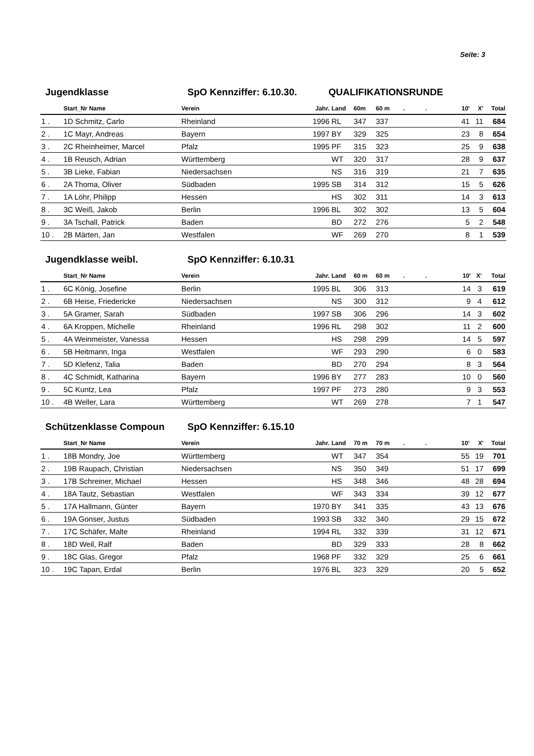Seite: 3
Jugendklasse SpO Kennziffer: 6.10.30. QUALIFIKATIONSRUNDE
| | Start_Nr Name | Verein | Jahr. | Land | 60m | 60 m | . | . | 10' | X' | Total |
| --- | --- | --- | --- | --- | --- | --- | --- | --- | --- | --- | --- |
| 1 . | 1D Schmitz, Carlo | Rheinland | 1996 | RL | 347 | 337 | | | 41 | 11 | 684 |
| 2 . | 1C Mayr, Andreas | Bayern | 1997 | BY | 329 | 325 | | | 23 | 8 | 654 |
| 3 . | 2C Rheinheimer, Marcel | Pfalz | 1995 | PF | 315 | 323 | | | 25 | 9 | 638 |
| 4 . | 1B Reusch, Adrian | Württemberg | | WT | 320 | 317 | | | 28 | 9 | 637 |
| 5 . | 3B Lieke, Fabian | Niedersachsen | | NS | 316 | 319 | | | 21 | 7 | 635 |
| 6 . | 2A Thoma, Oliver | Südbaden | 1995 | SB | 314 | 312 | | | 15 | 5 | 626 |
| 7 . | 1A Löhr, Philipp | Hessen | | HS | 302 | 311 | | | 14 | 3 | 613 |
| 8 . | 3C Weiß, Jakob | Berlin | 1996 | BL | 302 | 302 | | | 13 | 5 | 604 |
| 9 . | 3A Tschall, Patrick | Baden | | BD | 272 | 276 | | | 5 | 2 | 548 |
| 10 . | 2B Märten, Jan | Westfalen | | WF | 269 | 270 | | | 8 | 1 | 539 |
Jugendklasse weibl. SpO Kennziffer: 6.10.31
| | Start_Nr Name | Verein | Jahr. | Land | 60 m | 60 m | . | . | 10' | X' | Total |
| --- | --- | --- | --- | --- | --- | --- | --- | --- | --- | --- | --- |
| 1 . | 6C König, Josefine | Berlin | 1995 | BL | 306 | 313 | | | 14 | 3 | 619 |
| 2 . | 6B Heise, Friedericke | Niedersachsen | | NS | 300 | 312 | | | 9 | 4 | 612 |
| 3 . | 5A Gramer, Sarah | Südbaden | 1997 | SB | 306 | 296 | | | 14 | 3 | 602 |
| 4 . | 6A Kroppen, Michelle | Rheinland | 1996 | RL | 298 | 302 | | | 11 | 2 | 600 |
| 5 . | 4A Weinmeister, Vanessa | Hessen | | HS | 298 | 299 | | | 14 | 5 | 597 |
| 6 . | 5B Heitmann, Inga | Westfalen | | WF | 293 | 290 | | | 6 | 0 | 583 |
| 7 . | 5D Klefenz, Talia | Baden | | BD | 270 | 294 | | | 8 | 3 | 564 |
| 8 . | 4C Schmidt, Katharina | Bayern | 1996 | BY | 277 | 283 | | | 10 | 0 | 560 |
| 9 . | 5C Kuntz, Lea | Pfalz | 1997 | PF | 273 | 280 | | | 9 | 3 | 553 |
| 10 . | 4B Weller, Lara | Württemberg | | WT | 269 | 278 | | | 7 | 1 | 547 |
Schützenklasse Compoun SpO Kennziffer: 6.15.10
| | Start_Nr Name | Verein | Jahr. | Land | 70 m | 70 m | . | . | 10' | X' | Total |
| --- | --- | --- | --- | --- | --- | --- | --- | --- | --- | --- | --- |
| 1 . | 18B Mondry, Joe | Württemberg | | WT | 347 | 354 | | | 55 | 19 | 701 |
| 2 . | 19B Raupach, Christian | Niedersachsen | | NS | 350 | 349 | | | 51 | 17 | 699 |
| 3 . | 17B Schreiner, Michael | Hessen | | HS | 348 | 346 | | | 48 | 28 | 694 |
| 4 . | 18A Tautz, Sebastian | Westfalen | | WF | 343 | 334 | | | 39 | 12 | 677 |
| 5 . | 17A Hallmann, Günter | Bayern | 1970 | BY | 341 | 335 | | | 43 | 13 | 676 |
| 6 . | 19A Gonser, Justus | Südbaden | 1993 | SB | 332 | 340 | | | 29 | 15 | 672 |
| 7 . | 17C Schäfer, Malte | Rheinland | 1994 | RL | 332 | 339 | | | 31 | 12 | 671 |
| 8 . | 18D Weil, Ralf | Baden | | BD | 329 | 333 | | | 28 | 8 | 662 |
| 9 . | 18C Glas, Gregor | Pfalz | 1968 | PF | 332 | 329 | | | 25 | 6 | 661 |
| 10 . | 19C Tapan, Erdal | Berlin | 1976 | BL | 323 | 329 | | | 20 | 5 | 652 |